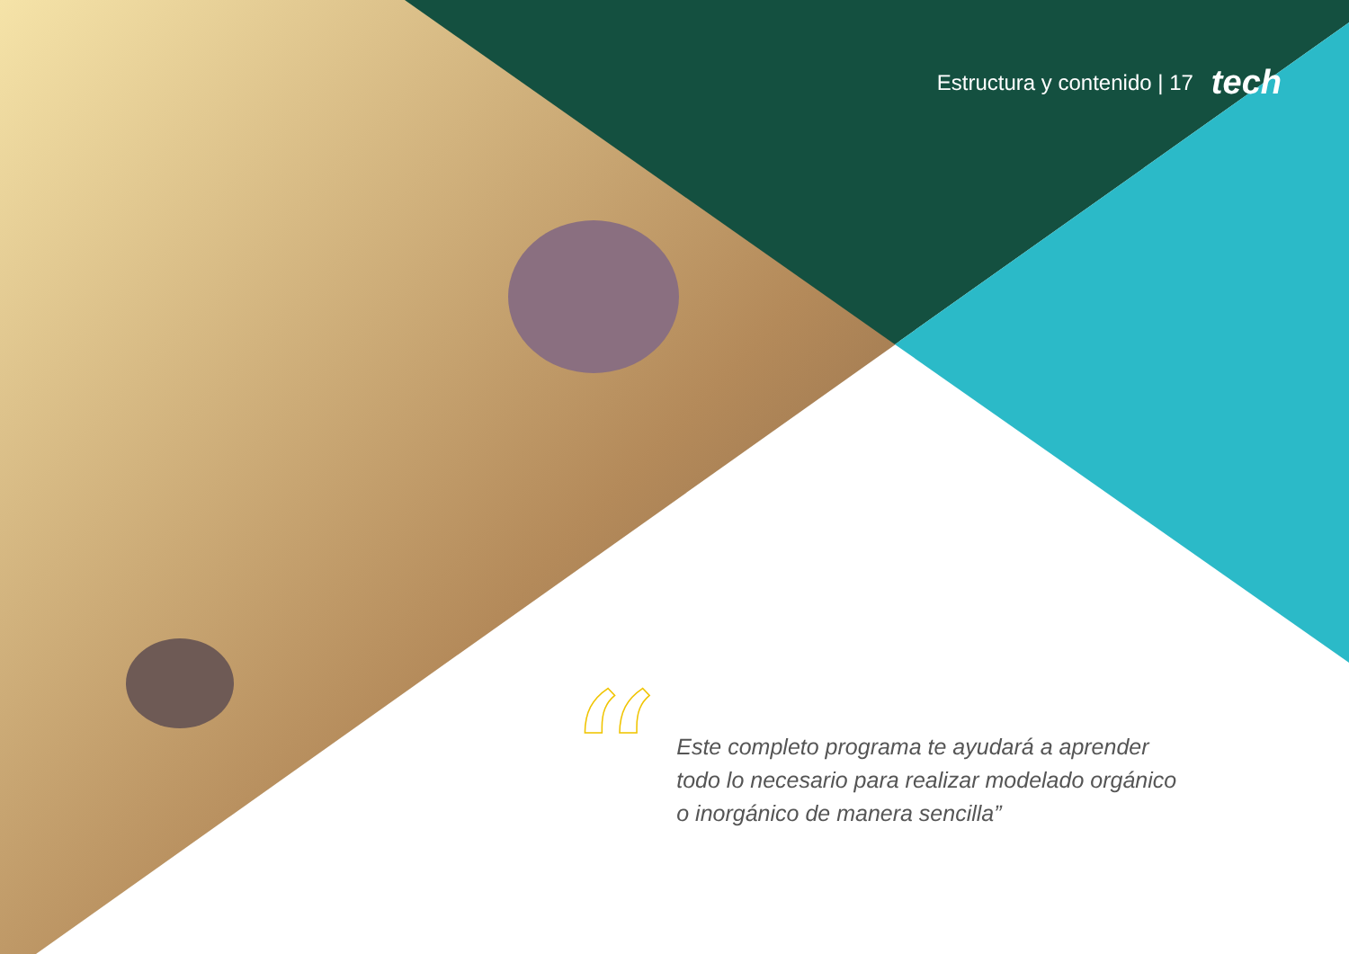Estructura y contenido | 17 tech
“
Este completo programa te ayudará a aprender todo lo necesario para realizar modelado orgánico o inorgánico de manera sencilla”